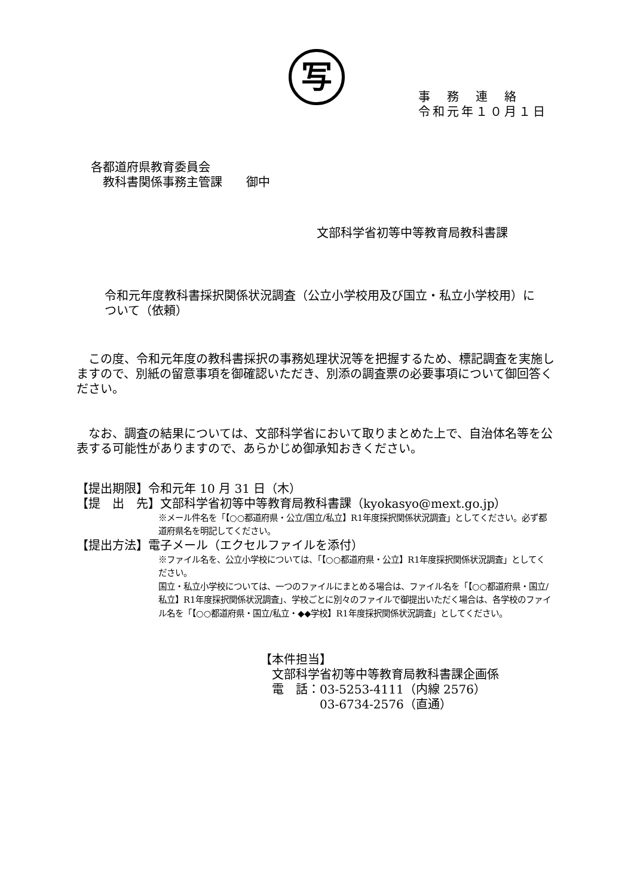写
事　務　連　絡
令和元年１０月１日
各都道府県教育委員会
　教科書関係事務主管課　　御中
文部科学省初等中等教育局教科書課
令和元年度教科書採択関係状況調査（公立小学校用及び国立・私立小学校用）について（依頼）
　この度、令和元年度の教科書採択の事務処理状況等を把握するため、標記調査を実施しますので、別紙の留意事項を御確認いただき、別添の調査票の必要事項について御回答ください。
　なお、調査の結果については、文部科学省において取りまとめた上で、自治体名等を公表する可能性がありますので、あらかじめ御承知おきください。
【提出期限】令和元年 10 月 31 日（木）
【提　出　先】文部科学省初等中等教育局教科書課（kyokasyo@mext.go.jp）
※メール件名を「【○○都道府県・公立/国立/私立】R1年度採択関係状況調査」としてください。必ず都道府県名を明記してください。
【提出方法】電子メール（エクセルファイルを添付）
※ファイル名を、公立小学校については、「【○○都道府県・公立】R1年度採択関係状況調査」としてください。
国立・私立小学校については、一つのファイルにまとめる場合は、ファイル名を「【○○都道府県・国立/私立】R1年度採択関係状況調査」、学校ごとに別々のファイルで御提出いただく場合は、各学校のファイル名を「【○○都道府県・国立/私立・◆◆学校】R1年度採択関係状況調査」としてください。
【本件担当】
　文部科学省初等中等教育局教科書課企画係
　電　話：03-5253-4111（内線 2576）
　　　　　03-6734-2576（直通）